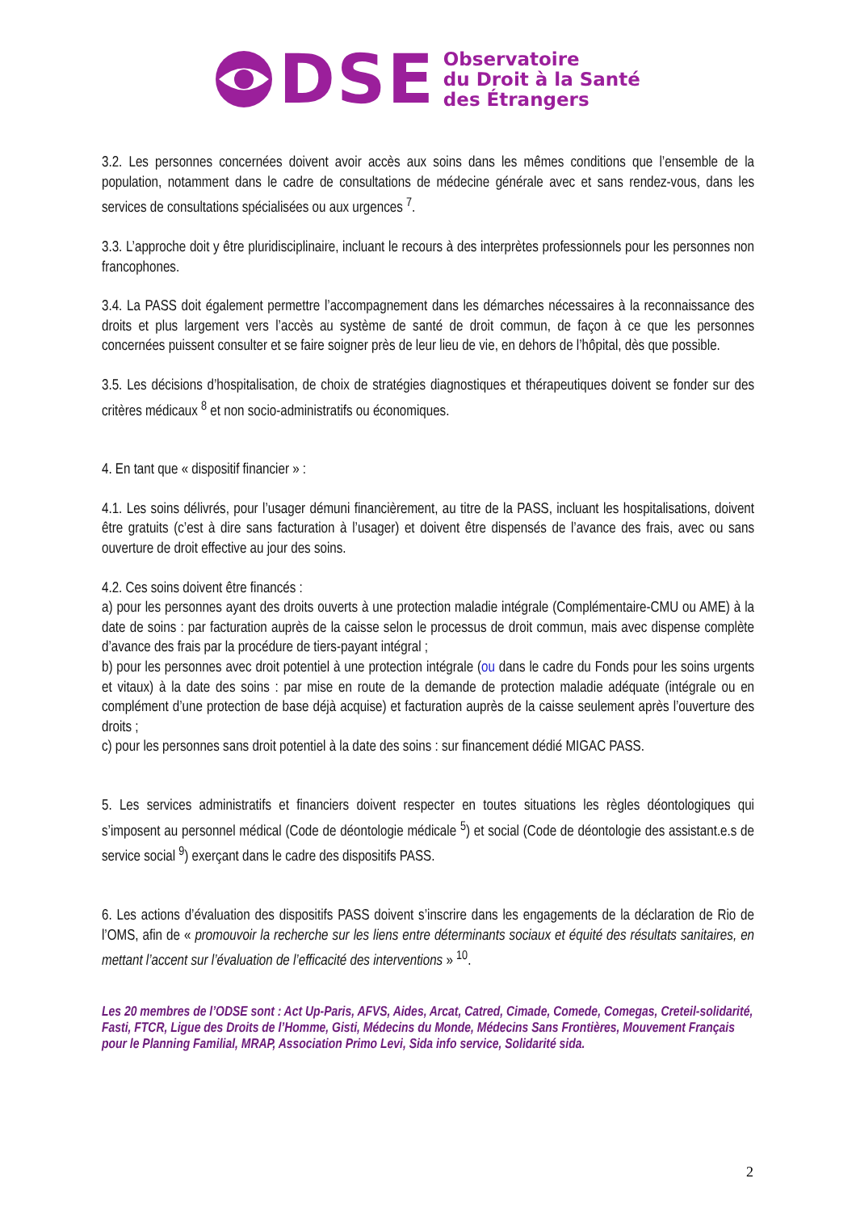DSE
Observatoire
du Droit à la Santé
des Étrangers
3.2. Les personnes concernées doivent avoir accès aux soins dans les mêmes conditions que l’ensemble de la population, notamment dans le cadre de consultations de médecine générale avec et sans rendez-vous, dans les services de consultations spécialisées ou aux urgences <sup>7</sup>.
3.3. L’approche doit y être pluridisciplinaire, incluant le recours à des interprètes professionnels pour les personnes non francophones.
3.4. La PASS doit également permettre l’accompagnement dans les démarches nécessaires à la reconnaissance des droits et plus largement vers l’accès au système de santé de droit commun, de façon à ce que les personnes concernées puissent consulter et se faire soigner près de leur lieu de vie, en dehors de l’hôpital, dès que possible.
3.5. Les décisions d’hospitalisation, de choix de stratégies diagnostiques et thérapeutiques doivent se fonder sur des critères médicaux <sup>8</sup> et non socio-administratifs ou économiques.
4. En tant que « dispositif financier » :
4.1. Les soins délivrés, pour l’usager démuni financièrement, au titre de la PASS, incluant les hospitalisations, doivent être gratuits (c’est à dire sans facturation à l’usager) et doivent être dispensés de l’avance des frais, avec ou sans ouverture de droit effective au jour des soins.
4.2. Ces soins doivent être financés :
a) pour les personnes ayant des droits ouverts à une protection maladie intégrale (Complémentaire-CMU ou AME) à la date de soins : par facturation auprès de la caisse selon le processus de droit commun, mais avec dispense complète d’avance des frais par la procédure de tiers-payant intégral ;
b) pour les personnes avec droit potentiel à une protection intégrale (ou dans le cadre du Fonds pour les soins urgents et vitaux) à la date des soins : par mise en route de la demande de protection maladie adéquate (intégrale ou en complément d’une protection de base déjà acquise) et facturation auprès de la caisse seulement après l’ouverture des droits ;
c) pour les personnes sans droit potentiel à la date des soins : sur financement dédié MIGAC PASS.
5. Les services administratifs et financiers doivent respecter en toutes situations les règles déontologiques qui s’imposent au personnel médical (Code de déontologie médicale <sup>5</sup>) et social (Code de déontologie des assistant.e.s de service social <sup>9</sup>) exerçant dans le cadre des dispositifs PASS.
6. Les actions d’évaluation des dispositifs PASS doivent s’inscrire dans les engagements de la déclaration de Rio de l’OMS, afin de « promouvoir la recherche sur les liens entre déterminants sociaux et équité des résultats sanitaires, en mettant l’accent sur l’évaluation de l’efficacité des interventions » <sup>10</sup>.
Les 20 membres de l’ODSE sont : Act Up-Paris, AFVS, Aides, Arcat, Catred, Cimade, Comede, Comegas, Creteil-solidarité, Fasti, FTCR, Ligue des Droits de l’Homme, Gisti, Médecins du Monde, Médecins Sans Frontières, Mouvement Français pour le Planning Familial, MRAP, Association Primo Levi, Sida info service, Solidarité sida.
2